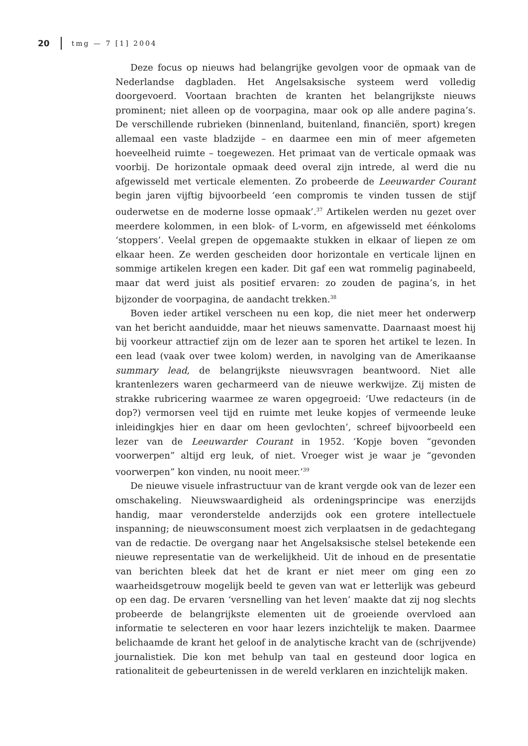20 tmg — 7 [1] 2004
Deze focus op nieuws had belangrijke gevolgen voor de opmaak van de Nederlandse dagbladen. Het Angelsaksische systeem werd volledig doorgevoerd. Voortaan brachten de kranten het belangrijkste nieuws prominent; niet alleen op de voorpagina, maar ook op alle andere pagina’s. De verschillende rubrieken (binnenland, buitenland, financiën, sport) kregen allemaal een vaste bladzijde – en daarmee een min of meer afgemeten hoeveelheid ruimte – toegewezen. Het primaat van de verticale opmaak was voorbij. De horizontale opmaak deed overal zijn intrede, al werd die nu afgewisseld met verticale elementen. Zo probeerde de Leeuwarder Courant begin jaren vijftig bijvoorbeeld ‘een compromis te vinden tussen de stijf ouderwetse en de moderne losse opmaak’.<sup>37</sup> Artikelen werden nu gezet over meerdere kolommen, in een blok- of L-vorm, en afgewisseld met éénkoloms ‘stoppers’. Veelal grepen de opgemaakte stukken in elkaar of liepen ze om elkaar heen. Ze werden gescheiden door horizontale en verticale lijnen en sommige artikelen kregen een kader. Dit gaf een wat rommelig paginabeeld, maar dat werd juist als positief ervaren: zo zouden de pagina’s, in het bijzonder de voorpagina, de aandacht trekken.<sup>38</sup>
Boven ieder artikel verscheen nu een kop, die niet meer het onderwerp van het bericht aanduidde, maar het nieuws samenvatte. Daarnaast moest hij bij voorkeur attractief zijn om de lezer aan te sporen het artikel te lezen. In een lead (vaak over twee kolom) werden, in navolging van de Amerikaanse summary lead, de belangrijkste nieuwsvragen beantwoord. Niet alle krantenlezers waren gecharmeerd van de nieuwe werkwijze. Zij misten de strakke rubricering waarmee ze waren opgegroeid: ‘Uwe redacteurs (in de dop?) vermorsen veel tijd en ruimte met leuke kopjes of vermeende leuke inleidingkjes hier en daar om heen gevlochten’, schreef bijvoorbeeld een lezer van de Leeuwarder Courant in 1952. ‘Kopje boven “gevonden voorwerpen” altijd erg leuk, of niet. Vroeger wist je waar je “gevonden voorwerpen” kon vinden, nu nooit meer.’<sup>39</sup>
De nieuwe visuele infrastructuur van de krant vergde ook van de lezer een omschakeling. Nieuwswaardigheid als ordeningsprincipe was enerzijds handig, maar veronderstelde anderzijds ook een grotere intellectuele inspanning; de nieuwsconsument moest zich verplaatsen in de gedachtegang van de redactie. De overgang naar het Angelsaksische stelsel betekende een nieuwe representatie van de werkelijkheid. Uit de inhoud en de presentatie van berichten bleek dat het de krant er niet meer om ging een zo waarheidsgetrouw mogelijk beeld te geven van wat er letterlijk was gebeurd op een dag. De ervaren ‘versnelling van het leven’ maakte dat zij nog slechts probeerde de belangrijkste elementen uit de groeiende overvloed aan informatie te selecteren en voor haar lezers inzichtelijk te maken. Daarmee belichaamde de krant het geloof in de analytische kracht van de (schrijvende) journalistiek. Die kon met behulp van taal en gesteund door logica en rationaliteit de gebeurtenissen in de wereld verklaren en inzichtelijk maken.